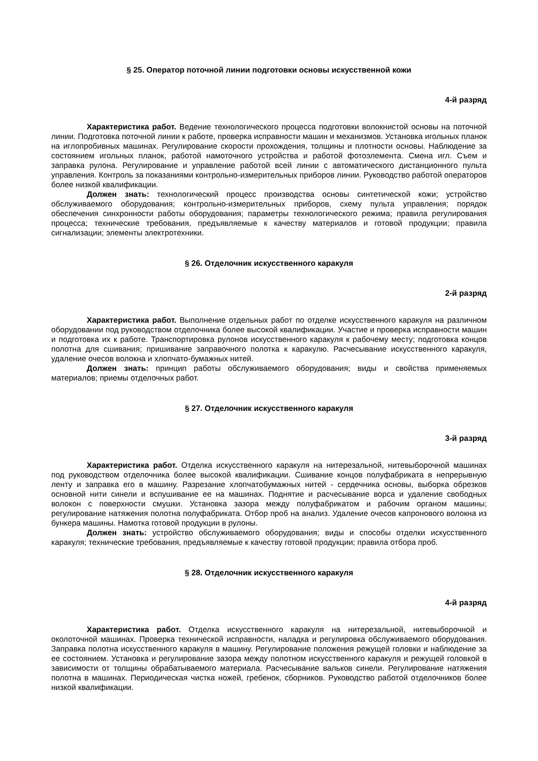§ 25. Оператор поточной линии подготовки основы искусственной кожи
4-й разряд
Характеристика работ. Ведение технологического процесса подготовки волокнистой основы на поточной линии. Подготовка поточной линии к работе, проверка исправности машин и механизмов. Установка игольных планок на иглопробивных машинах. Регулирование скорости прохождения, толщины и плотности основы. Наблюдение за состоянием игольных планок, работой намоточного устройства и работой фотоэлемента. Смена игл. Съем и заправка рулона. Регулирование и управление работой всей линии с автоматического дистанционного пульта управления. Контроль за показаниями контрольно-измерительных приборов линии. Руководство работой операторов более низкой квалификации.
Должен знать: технологический процесс производства основы синтетической кожи; устройство обслуживаемого оборудования; контрольно-измерительных приборов, схему пульта управления; порядок обеспечения синхронности работы оборудования; параметры технологического режима; правила регулирования процесса; технические требования, предъявляемые к качеству материалов и готовой продукции; правила сигнализации; элементы электротехники.
§ 26. Отделочник искусственного каракуля
2-й разряд
Характеристика работ. Выполнение отдельных работ по отделке искусственного каракуля на различном оборудовании под руководством отделочника более высокой квалификации. Участие и проверка исправности машин и подготовка их к работе. Транспортировка рулонов искусственного каракуля к рабочему месту; подготовка концов полотна для сшивания; пришивание заправочного полотка к каракулю. Расчесывание искусственного каракуля, удаление очесов волокна и хлопчато-бумажных нитей.
Должен знать: принцип работы обслуживаемого оборудования; виды и свойства применяемых материалов; приемы отделочных работ.
§ 27. Отделочник искусственного каракуля
3-й разряд
Характеристика работ. Отделка искусственного каракуля на нитерезальной, нитевыборочной машинах под руководством отделочника более высокой квалификации. Сшивание концов полуфабриката в непрерывную ленту и заправка его в машину. Разрезание хлопчатобумажных нитей - сердечника основы, выборка обрезков основной нити синели и вспушивание ее на машинах. Поднятие и расчесывание ворса и удаление свободных волокон с поверхности смушки. Установка зазора между полуфабрикатом и рабочим органом машины; регулирование натяжения полотна полуфабриката. Отбор проб на анализ. Удаление очесов капронового волокна из бункера машины. Намотка готовой продукции в рулоны.
Должен знать: устройство обслуживаемого оборудования; виды и способы отделки искусственного каракуля; технические требования, предъявляемые к качеству готовой продукции; правила отбора проб.
§ 28. Отделочник искусственного каракуля
4-й разряд
Характеристика работ. Отделка искусственного каракуля на нитерезальной, нитевыборочной и околоточной машинах. Проверка технической исправности, наладка и регулировка обслуживаемого оборудования. Заправка полотна искусственного каракуля в машину. Регулирование положения режущей головки и наблюдение за ее состоянием. Установка и регулирование зазора между полотном искусственного каракуля и режущей головкой в зависимости от толщины обрабатываемого материала. Расчесывание вальков синели. Регулирование натяжения полотна в машинах. Периодическая чистка ножей, гребенок, сборников. Руководство работой отделочников более низкой квалификации.